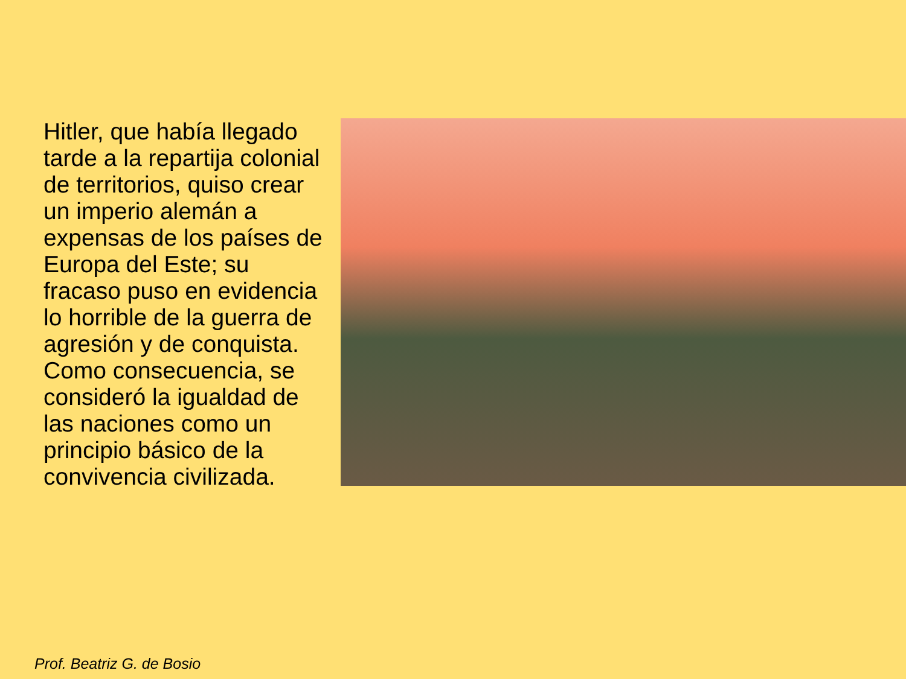Hitler, que había llegado tarde a la repartija colonial de territorios, quiso crear un imperio alemán a expensas de los países de Europa del Este; su fracaso puso en evidencia lo horrible de la guerra de agresión y de conquista. Como consecuencia, se consideró la igualdad de las naciones como un principio básico de la convivencia civilizada.
Prof. Beatriz G. de Bosio